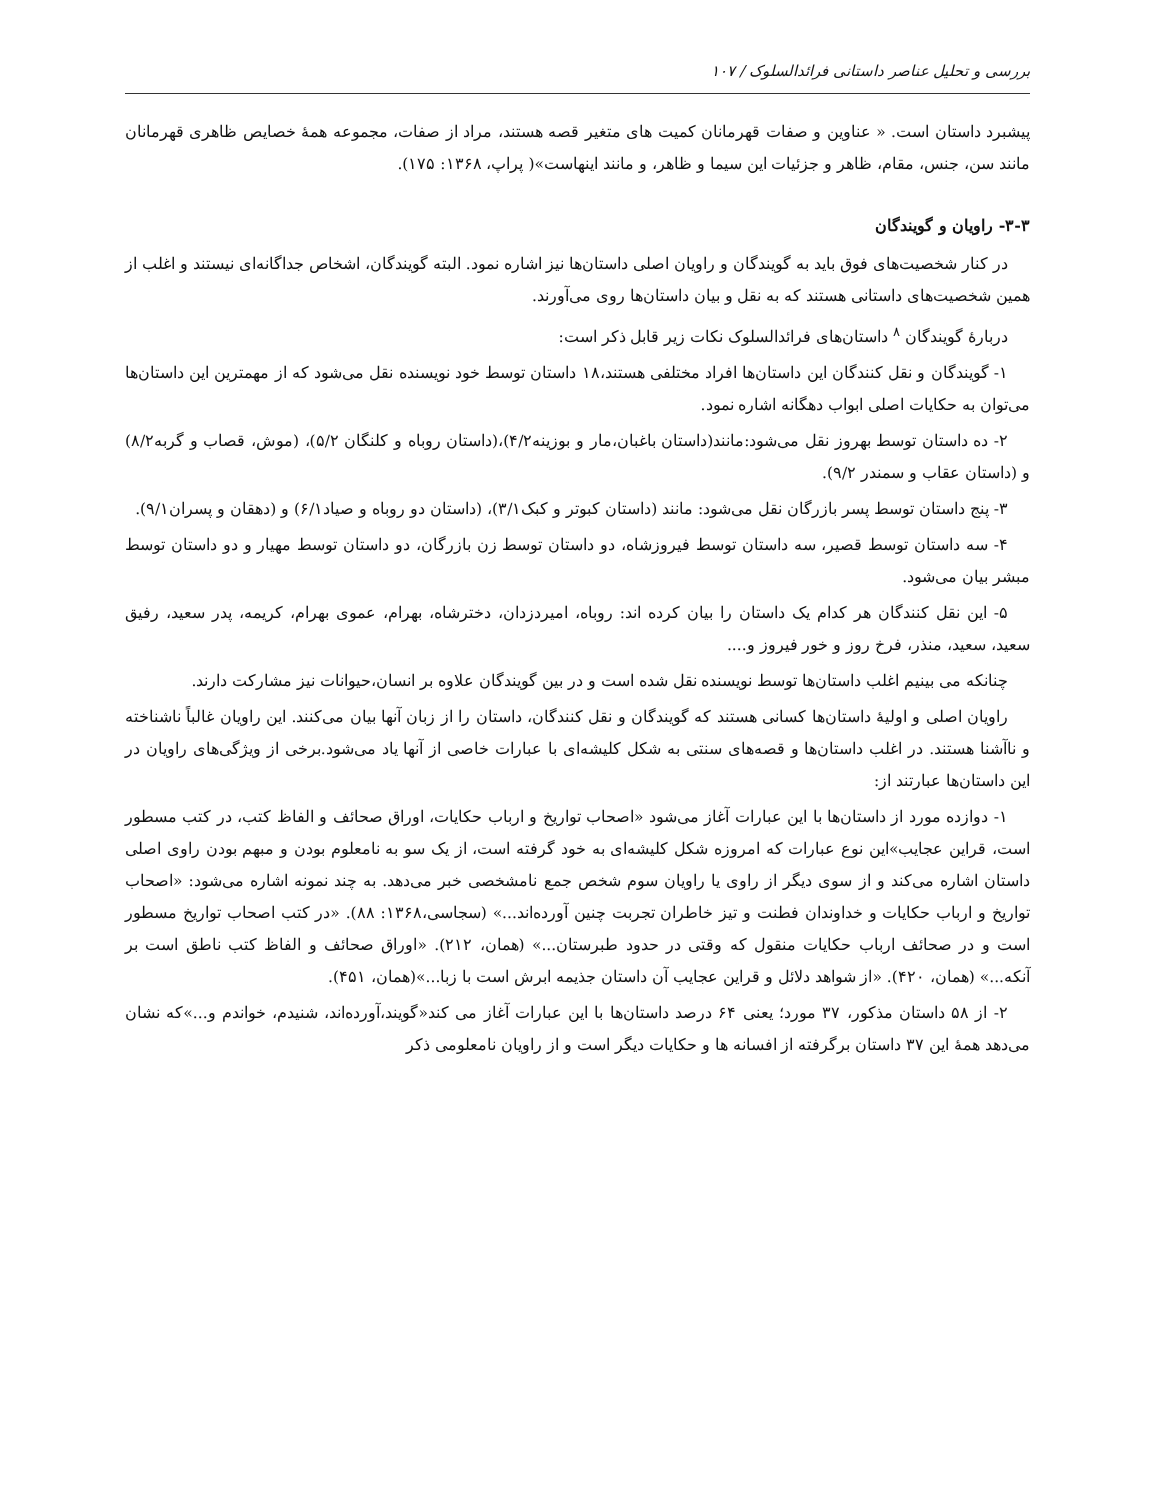بررسی و تحلیل عناصر داستانی فرائدالسلوک / ۱۰۷
پیشبرد داستان است. « عناوین و صفات قهرمانان کمیت های متغیر قصه هستند، مراد از صفات، مجموعه همهٔ خصایص ظاهری قهرمانان مانند سن، جنس، مقام، ظاهر و جزئیات این سیما و ظاهر، و مانند اینهاست»( پراپ، ۱۳۶۸: ۱۷۵).
۳-۳- راویان و گویندگان
در کنار شخصیت‌های فوق باید به گویندگان و راویان اصلی داستان‌ها نیز اشاره نمود. البته گویندگان، اشخاص جداگانه‌ای نیستند و اغلب از همین شخصیت‌های داستانی هستند که به نقل و بیان داستان‌ها روی می‌آورند.
دربارهٔ گویندگان <sup>۸</sup> داستان‌های فرائدالسلوک نکات زیر قابل ذکر است:
۱- گویندگان و نقل کنندگان این داستان‌ها افراد مختلفی هستند،۱۸ داستان توسط خود نویسنده نقل می‌شود که از مهمترین این داستان‌ها می‌توان به حکایات اصلی ابواب دهگانه اشاره نمود.
۲- ده داستان توسط بهروز نقل می‌شود:مانند(داستان باغبان،مار و بوزینه۴/۲)،(داستان روباه و کلنگان ۵/۲)، (موش، قصاب و گربه۸/۲) و (داستان عقاب و سمندر ۹/۲).
۳- پنج داستان توسط پسر بازرگان نقل می‌شود: مانند (داستان کبوتر و کبک۳/۱)، (داستان دو روباه و صیاد۶/۱) و (دهقان و پسران۹/۱).
۴- سه داستان توسط قصیر، سه داستان توسط فیروزشاه، دو داستان توسط زن بازرگان، دو داستان توسط مهیار و دو داستان توسط مبشر بیان می‌شود.
۵- این نقل کنندگان هر کدام یک داستان را بیان کرده اند: روباه، امیردزدان، دخترشاه، بهرام، عموی بهرام، کریمه، پدر سعید، رفیق سعید، سعید، منذر، فرخ روز و خور فیروز و....
چنانکه می بینیم اغلب داستان‌ها توسط نویسنده نقل شده است و در بین گویندگان علاوه بر انسان،حیوانات نیز مشارکت دارند.
راویان اصلی و اولیهٔ داستان‌ها کسانی هستند که گویندگان و نقل کنندگان، داستان را از زبان آنها بیان می‌کنند. این راویان غالباً ناشناخته و ناآشنا هستند. در اغلب داستان‌ها و قصه‌های سنتی به شکل کلیشه‌ای با عبارات خاصی از آنها یاد می‌شود.برخی از ویژگی‌های راویان در این داستان‌ها عبارتند از:
۱- دوازده مورد از داستان‌ها با این عبارات آغاز می‌شود «اصحاب تواریخ و ارباب حکایات، اوراق صحائف و الفاظ کتب، در کتب مسطور است، قراین عجایب»این نوع عبارات که امروزه شکل کلیشه‌ای به خود گرفته است، از یک سو به نامعلوم بودن و مبهم بودن راوی اصلی داستان اشاره می‌کند و از سوی دیگر از راوی یا راویان سوم شخص جمع نامشخصی خبر می‌دهد. به چند نمونه اشاره می‌شود: «اصحاب تواریخ و ارباب حکایات و خداوندان فطنت و تیز خاطران تجربت چنین آورده‌اند...» (سجاسی،۱۳۶۸: ۸۸). «در کتب اصحاب تواریخ مسطور است و در صحائف ارباب حکایات منقول که وقتی در حدود طبرستان...» (همان، ۲۱۲). «اوراق صحائف و الفاظ کتب ناطق است بر آنکه...» (همان، ۴۲۰). «از شواهد دلائل و قراین عجایب آن داستان جذیمه ابرش است با زبا...»(همان، ۴۵۱).
۲- از ۵۸ داستان مذکور، ۳۷ مورد؛ یعنی ۶۴ درصد داستان‌ها با این عبارات آغاز می کند«گویند،آورده‌اند، شنیدم، خواندم و...»که نشان می‌دهد همهٔ این ۳۷ داستان برگرفته از افسانه ها و حکایات دیگر است و از راویان نامعلومی ذکر